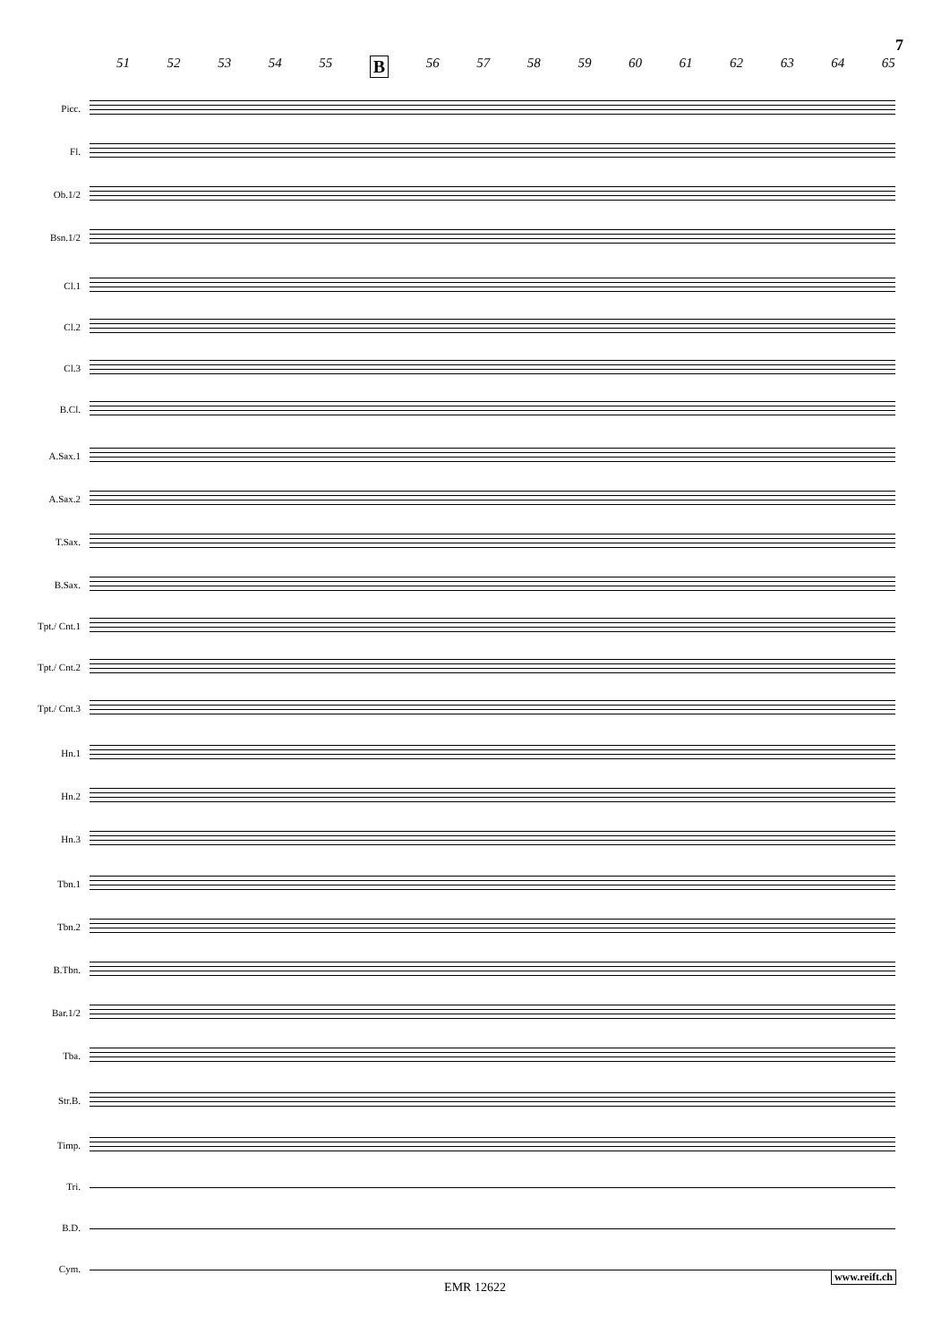7
51 52 53 54 55 B 56 57 58 59 60 61 62 63 64 65
Picc.
Fl.
Ob.1/2
Bsn.1/2
Cl.1
Cl.2
Cl.3
B.Cl.
A.Sax.1
A.Sax.2
T.Sax.
B.Sax.
Tpt./ Cnt.1
Tpt./ Cnt.2
Tpt./ Cnt.3
Hn.1
Hn.2
Hn.3
Tbn.1
Tbn.2
B.Tbn.
Bar.1/2
Tba.
Str.B.
Timp.
Tri.
B.D.
Cym.
EMR 12622
www.reift.ch